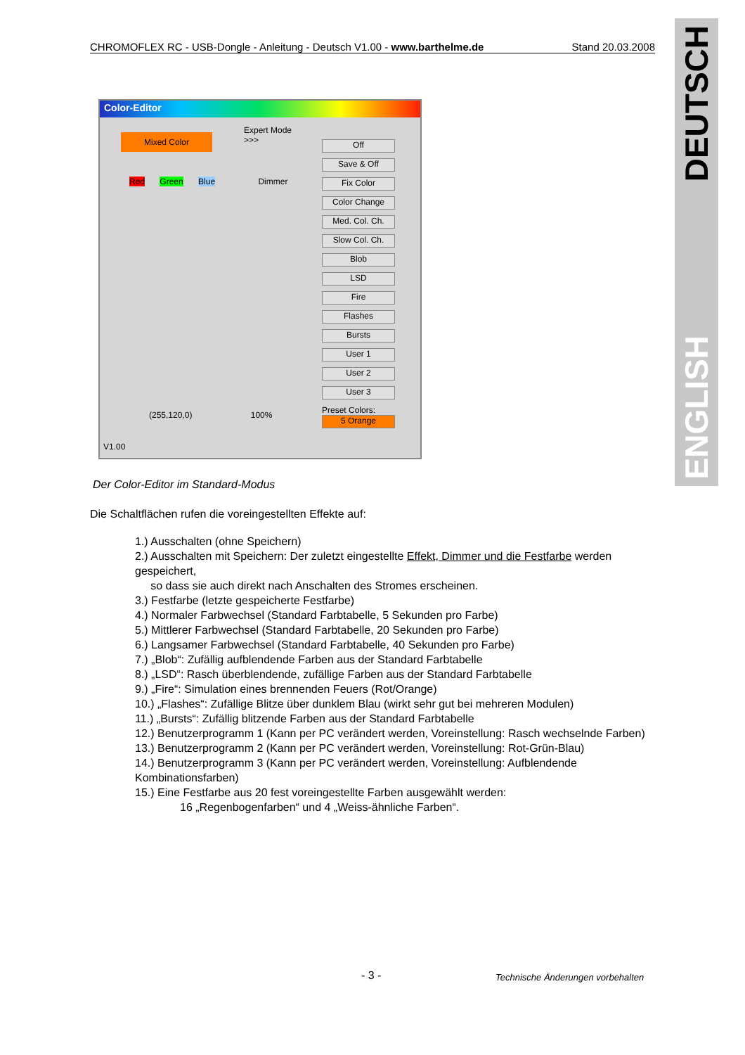CHROMOFLEX RC - USB-Dongle - Anleitung - Deutsch V1.00 - www.barthelme.de Stand 20.03.2008
DEUTSCH
ENGLISH
Color-Editor
Mixed Color
Expert Mode
>>>
Red Green Blue Dimmer
(255,120,0) 100%
Off
Save & Off
Fix Color
Color Change
Med. Col. Ch.
Slow Col. Ch.
Blob
LSD
Fire
Flashes
Bursts
User 1
User 2
User 3
Preset Colors:
5 Orange
V1.00
Der Color-Editor im Standard-Modus
Die Schaltflächen rufen die voreingestellten Effekte auf:
1.) Ausschalten (ohne Speichern)
2.) Ausschalten mit Speichern: Der zuletzt eingestellte Effekt, Dimmer und die Festfarbe werden gespeichert,
so dass sie auch direkt nach Anschalten des Stromes erscheinen.
3.) Festfarbe (letzte gespeicherte Festfarbe)
4.) Normaler Farbwechsel (Standard Farbtabelle, 5 Sekunden pro Farbe)
5.) Mittlerer Farbwechsel (Standard Farbtabelle, 20 Sekunden pro Farbe)
6.) Langsamer Farbwechsel (Standard Farbtabelle, 40 Sekunden pro Farbe)
7.) „Blob“: Zufällig aufblendende Farben aus der Standard Farbtabelle
8.) „LSD“: Rasch überblendende, zufällige Farben aus der Standard Farbtabelle
9.) „Fire“: Simulation eines brennenden Feuers (Rot/Orange)
10.) „Flashes“: Zufällige Blitze über dunklem Blau (wirkt sehr gut bei mehreren Modulen)
11.) „Bursts“: Zufällig blitzende Farben aus der Standard Farbtabelle
12.) Benutzerprogramm 1 (Kann per PC verändert werden, Voreinstellung: Rasch wechselnde Farben)
13.) Benutzerprogramm 2 (Kann per PC verändert werden, Voreinstellung: Rot-Grün-Blau)
14.) Benutzerprogramm 3 (Kann per PC verändert werden, Voreinstellung: Aufblendende Kombinationsfarben)
15.) Eine Festfarbe aus 20 fest voreingestellte Farben ausgewählt werden:
16 „Regenbogenfarben“ und 4 „Weiss-ähnliche Farben“.
- 3 -
Technische Änderungen vorbehalten